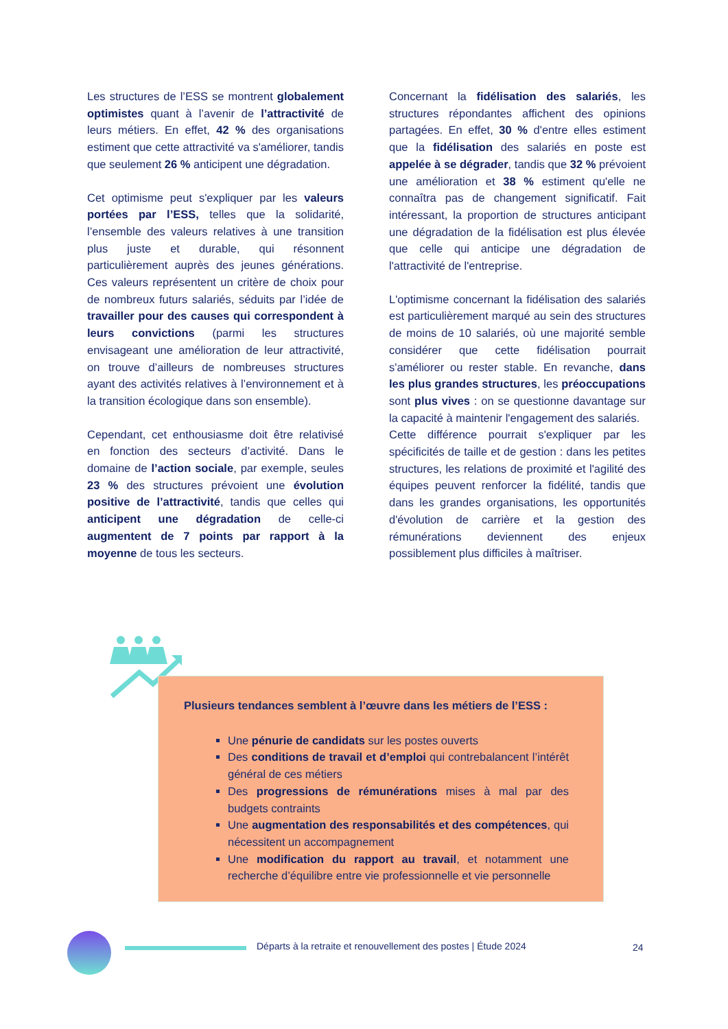Les structures de l’ESS se montrent globalement optimistes quant à l’avenir de l’attractivité de leurs métiers. En effet, 42 % des organisations estiment que cette attractivité va s'améliorer, tandis que seulement 26 % anticipent une dégradation.
Cet optimisme peut s'expliquer par les valeurs portées par l’ESS, telles que la solidarité, l’ensemble des valeurs relatives à une transition plus juste et durable, qui résonnent particulièrement auprès des jeunes générations. Ces valeurs représentent un critère de choix pour de nombreux futurs salariés, séduits par l’idée de travailler pour des causes qui correspondent à leurs convictions (parmi les structures envisageant une amélioration de leur attractivité, on trouve d’ailleurs de nombreuses structures ayant des activités relatives à l’environnement et à la transition écologique dans son ensemble).
Cependant, cet enthousiasme doit être relativisé en fonction des secteurs d’activité. Dans le domaine de l’action sociale, par exemple, seules 23 % des structures prévoient une évolution positive de l’attractivité, tandis que celles qui anticipent une dégradation de celle-ci augmentent de 7 points par rapport à la moyenne de tous les secteurs.
Concernant la fidélisation des salariés, les structures répondantes affichent des opinions partagées. En effet, 30 % d'entre elles estiment que la fidélisation des salariés en poste est appelée à se dégrader, tandis que 32 % prévoient une amélioration et 38 % estiment qu'elle ne connaîtra pas de changement significatif. Fait intéressant, la proportion de structures anticipant une dégradation de la fidélisation est plus élevée que celle qui anticipe une dégradation de l'attractivité de l'entreprise.
L'optimisme concernant la fidélisation des salariés est particulièrement marqué au sein des structures de moins de 10 salariés, où une majorité semble considérer que cette fidélisation pourrait s'améliorer ou rester stable. En revanche, dans les plus grandes structures, les préoccupations sont plus vives : on se questionne davantage sur la capacité à maintenir l'engagement des salariés.
Cette différence pourrait s'expliquer par les spécificités de taille et de gestion : dans les petites structures, les relations de proximité et l'agilité des équipes peuvent renforcer la fidélité, tandis que dans les grandes organisations, les opportunités d'évolution de carrière et la gestion des rémunérations deviennent des enjeux possiblement plus difficiles à maîtriser.
Plusieurs tendances semblent à l’œuvre dans les métiers de l’ESS :
Une pénurie de candidats sur les postes ouverts
Des conditions de travail et d’emploi qui contrebalancent l’intérêt général de ces métiers
Des progressions de rémunérations mises à mal par des budgets contraints
Une augmentation des responsabilités et des compétences, qui nécessitent un accompagnement
Une modification du rapport au travail, et notamment une recherche d’équilibre entre vie professionnelle et vie personnelle
Départs à la retraite et renouvellement des postes | Étude 2024
24